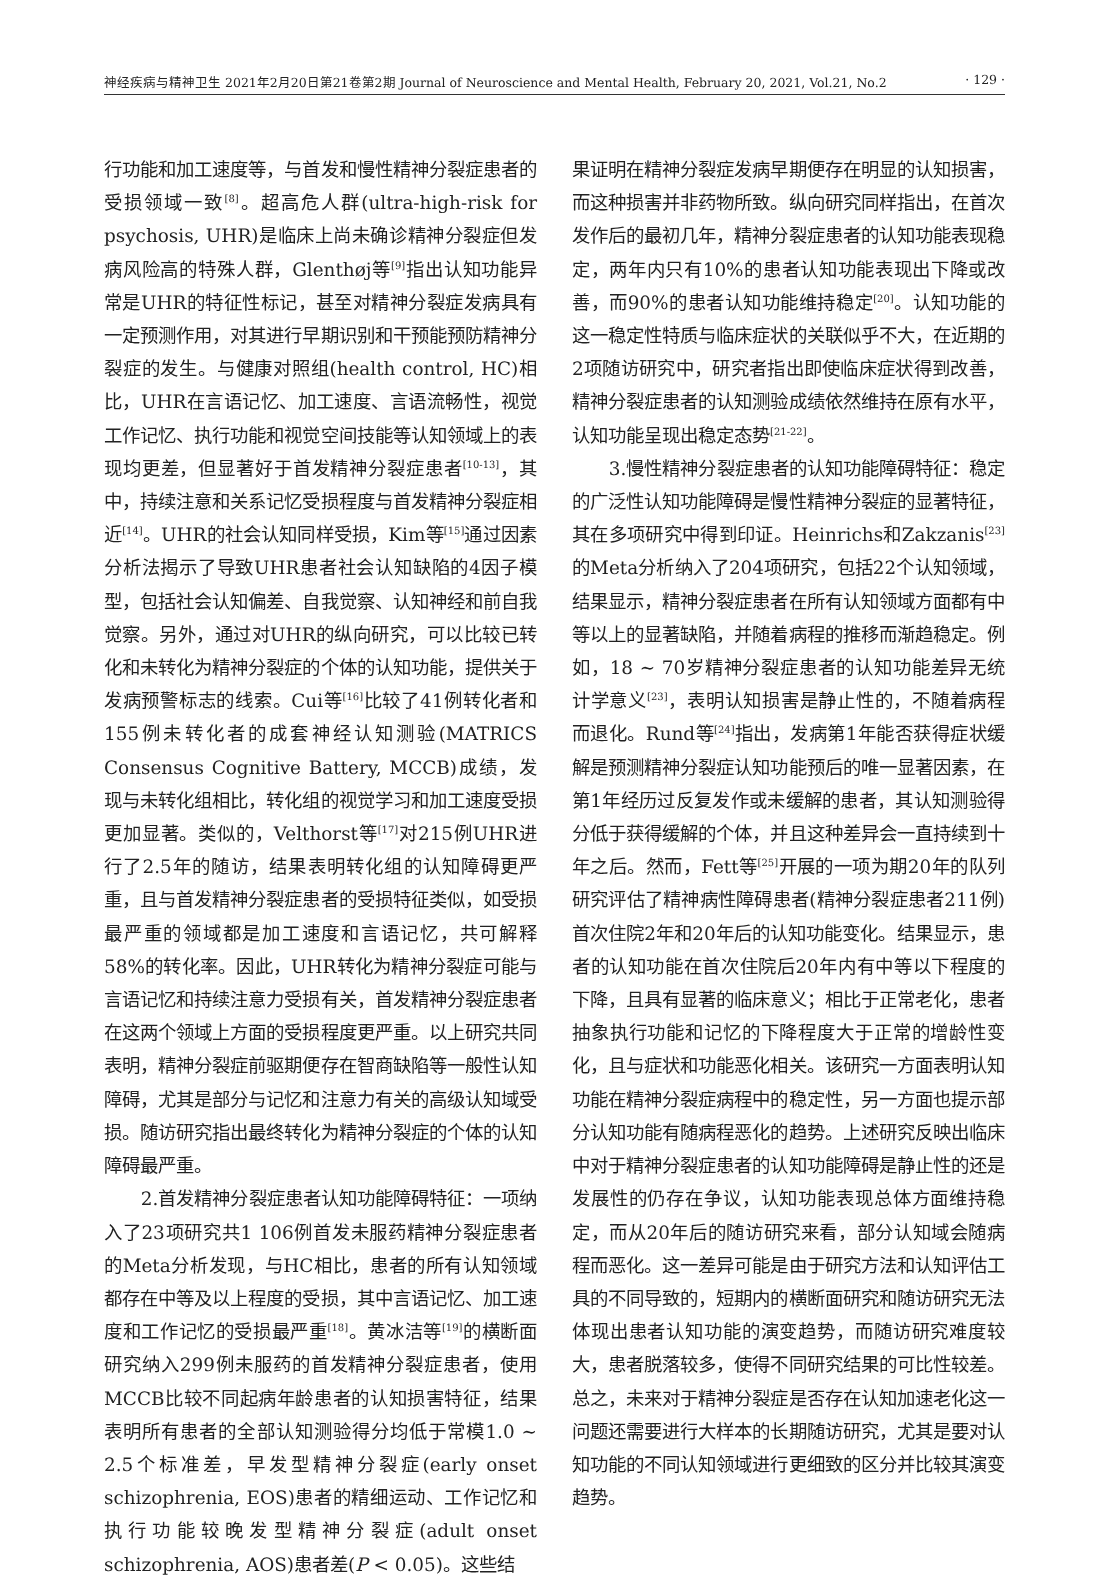神经疾病与精神卫生 2021年2月20日第21卷第2期 Journal of Neuroscience and Mental Health, February 20, 2021, Vol.21, No.2 · 129 ·
行功能和加工速度等，与首发和慢性精神分裂症患者的受损领域一致<sup>[8]</sup>。超高危人群(ultra-high-risk for psychosis, UHR)是临床上尚未确诊精神分裂症但发病风险高的特殊人群，Glenthøj等<sup>[9]</sup>指出认知功能异常是UHR的特征性标记，甚至对精神分裂症发病具有一定预测作用，对其进行早期识别和干预能预防精神分裂症的发生。与健康对照组(health control, HC)相比，UHR在言语记忆、加工速度、言语流畅性，视觉工作记忆、执行功能和视觉空间技能等认知领域上的表现均更差，但显著好于首发精神分裂症患者<sup>[10-13]</sup>，其中，持续注意和关系记忆受损程度与首发精神分裂症相近<sup>[14]</sup>。UHR的社会认知同样受损，Kim等<sup>[15]</sup>通过因素分析法揭示了导致UHR患者社会认知缺陷的4因子模型，包括社会认知偏差、自我觉察、认知神经和前自我觉察。另外，通过对UHR的纵向研究，可以比较已转化和未转化为精神分裂症的个体的认知功能，提供关于发病预警标志的线索。Cui等<sup>[16]</sup>比较了41例转化者和155例未转化者的成套神经认知测验(MATRICS Consensus Cognitive Battery, MCCB)成绩，发现与未转化组相比，转化组的视觉学习和加工速度受损更加显著。类似的，Velthorst等<sup>[17]</sup>对215例UHR进行了2.5年的随访，结果表明转化组的认知障碍更严重，且与首发精神分裂症患者的受损特征类似，如受损最严重的领域都是加工速度和言语记忆，共可解释58%的转化率。因此，UHR转化为精神分裂症可能与言语记忆和持续注意力受损有关，首发精神分裂症患者在这两个领域上方面的受损程度更严重。以上研究共同表明，精神分裂症前驱期便存在智商缺陷等一般性认知障碍，尤其是部分与记忆和注意力有关的高级认知域受损。随访研究指出最终转化为精神分裂症的个体的认知障碍最严重。
2.首发精神分裂症患者认知功能障碍特征：一项纳入了23项研究共1 106例首发未服药精神分裂症患者的Meta分析发现，与HC相比，患者的所有认知领域都存在中等及以上程度的受损，其中言语记忆、加工速度和工作记忆的受损最严重<sup>[18]</sup>。黄冰洁等<sup>[19]</sup>的横断面研究纳入299例未服药的首发精神分裂症患者，使用MCCB比较不同起病年龄患者的认知损害特征，结果表明所有患者的全部认知测验得分均低于常模1.0 ~ 2.5个标准差，早发型精神分裂症(early onset schizophrenia, EOS)患者的精细运动、工作记忆和执行功能较晚发型精神分裂症(adult onset schizophrenia, AOS)患者差(P < 0.05)。这些结
果证明在精神分裂症发病早期便存在明显的认知损害，而这种损害并非药物所致。纵向研究同样指出，在首次发作后的最初几年，精神分裂症患者的认知功能表现稳定，两年内只有10%的患者认知功能表现出下降或改善，而90%的患者认知功能维持稳定<sup>[20]</sup>。认知功能的这一稳定性特质与临床症状的关联似乎不大，在近期的2项随访研究中，研究者指出即使临床症状得到改善，精神分裂症患者的认知测验成绩依然维持在原有水平，认知功能呈现出稳定态势<sup>[21-22]</sup>。
3.慢性精神分裂症患者的认知功能障碍特征：稳定的广泛性认知功能障碍是慢性精神分裂症的显著特征，其在多项研究中得到印证。Heinrichs和Zakzanis<sup>[23]</sup>的Meta分析纳入了204项研究，包括22个认知领域，结果显示，精神分裂症患者在所有认知领域方面都有中等以上的显著缺陷，并随着病程的推移而渐趋稳定。例如，18 ~ 70岁精神分裂症患者的认知功能差异无统计学意义<sup>[23]</sup>，表明认知损害是静止性的，不随着病程而退化。Rund等<sup>[24]</sup>指出，发病第1年能否获得症状缓解是预测精神分裂症认知功能预后的唯一显著因素，在第1年经历过反复发作或未缓解的患者，其认知测验得分低于获得缓解的个体，并且这种差异会一直持续到十年之后。然而，Fett等<sup>[25]</sup>开展的一项为期20年的队列研究评估了精神病性障碍患者(精神分裂症患者211例)首次住院2年和20年后的认知功能变化。结果显示，患者的认知功能在首次住院后20年内有中等以下程度的下降，且具有显著的临床意义；相比于正常老化，患者抽象执行功能和记忆的下降程度大于正常的增龄性变化，且与症状和功能恶化相关。该研究一方面表明认知功能在精神分裂症病程中的稳定性，另一方面也提示部分认知功能有随病程恶化的趋势。上述研究反映出临床中对于精神分裂症患者的认知功能障碍是静止性的还是发展性的仍存在争议，认知功能表现总体方面维持稳定，而从20年后的随访研究来看，部分认知域会随病程而恶化。这一差异可能是由于研究方法和认知评估工具的不同导致的，短期内的横断面研究和随访研究无法体现出患者认知功能的演变趋势，而随访研究难度较大，患者脱落较多，使得不同研究结果的可比性较差。总之，未来对于精神分裂症是否存在认知加速老化这一问题还需要进行大样本的长期随访研究，尤其是要对认知功能的不同认知领域进行更细致的区分并比较其演变趋势。